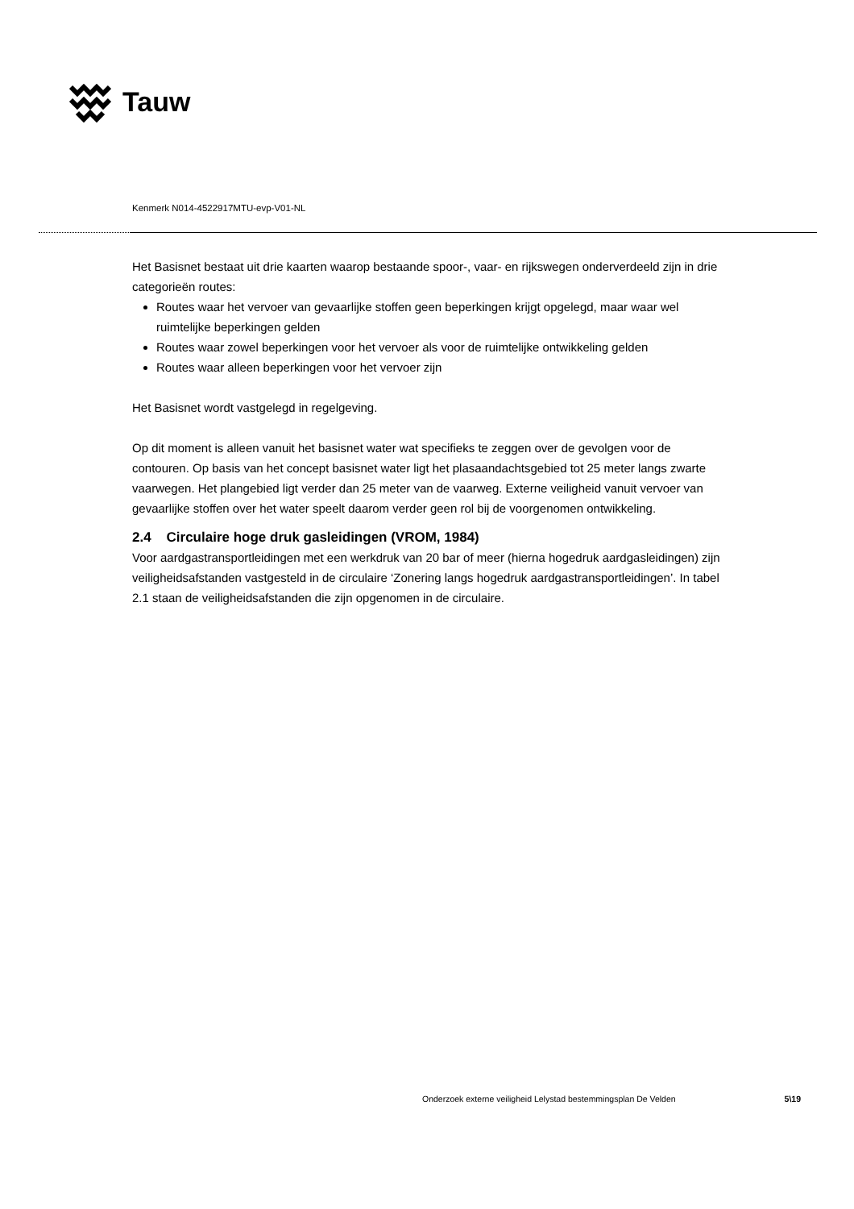Tauw
Kenmerk N014-4522917MTU-evp-V01-NL
Het Basisnet bestaat uit drie kaarten waarop bestaande spoor-, vaar- en rijkswegen onderverdeeld zijn in drie categorieën routes:
Routes waar het vervoer van gevaarlijke stoffen geen beperkingen krijgt opgelegd, maar waar wel ruimtelijke beperkingen gelden
Routes waar zowel beperkingen voor het vervoer als voor de ruimtelijke ontwikkeling gelden
Routes waar alleen beperkingen voor het vervoer zijn
Het Basisnet wordt vastgelegd in regelgeving.
Op dit moment is alleen vanuit het basisnet water wat specifieks te zeggen over de gevolgen voor de contouren. Op basis van het concept basisnet water ligt het plasaandachtsgebied tot 25 meter langs zwarte vaarwegen. Het plangebied ligt verder dan 25 meter van de vaarweg. Externe veiligheid vanuit vervoer van gevaarlijke stoffen over het water speelt daarom verder geen rol bij de voorgenomen ontwikkeling.
2.4 Circulaire hoge druk gasleidingen (VROM, 1984)
Voor aardgastransportleidingen met een werkdruk van 20 bar of meer (hierna hogedruk aardgasleidingen) zijn veiligheidsafstanden vastgesteld in de circulaire ‘Zonering langs hogedruk aardgastransportleidingen’. In tabel 2.1 staan de veiligheidsafstanden die zijn opgenomen in de circulaire.
Onderzoek externe veiligheid Lelystad bestemmingsplan De Velden 5\19